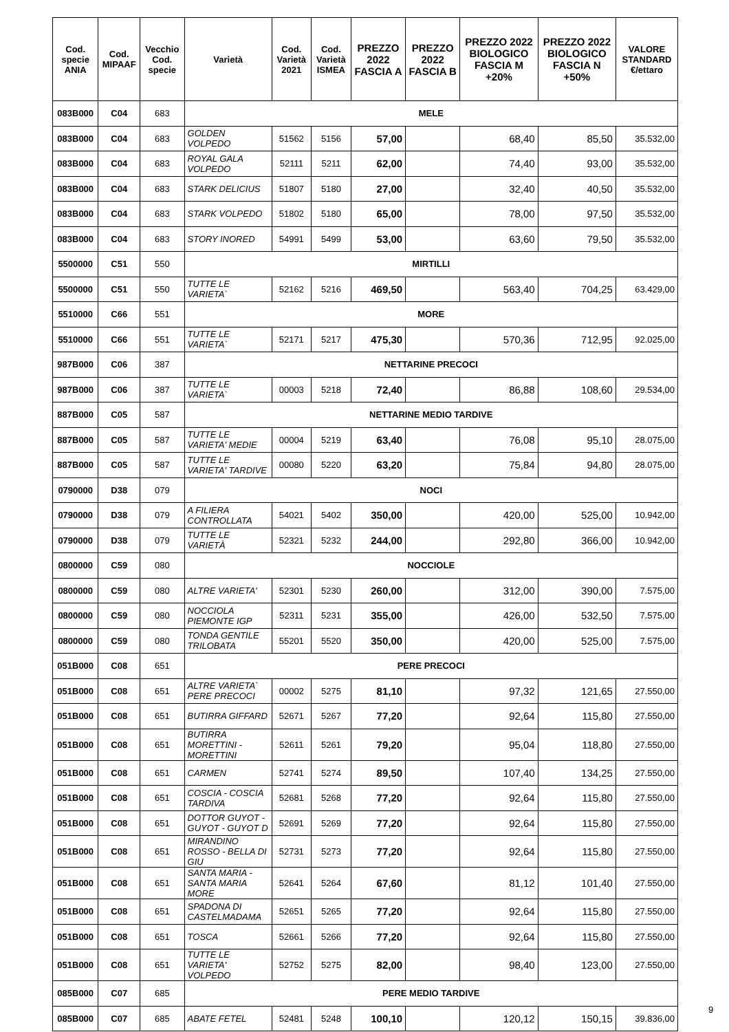| Cod. specie ANIA | Cod. MIPAAF | Vecchio Cod. specie | Varietà | Cod. Varietà 2021 | Cod. Varietà ISMEA | PREZZO 2022 FASCIA A | PREZZO 2022 FASCIA B | PREZZO 2022 BIOLOGICO FASCIA M +20% | PREZZO 2022 BIOLOGICO FASCIA N +50% | VALORE STANDARD €/ettaro |
| --- | --- | --- | --- | --- | --- | --- | --- | --- | --- | --- |
| 083B000 | C04 | 683 | MELE | | | | | | | |
| 083B000 | C04 | 683 | GOLDEN VOLPEDO | 51562 | 5156 | 57,00 | | 68,40 | 85,50 | 35.532,00 |
| 083B000 | C04 | 683 | ROYAL GALA VOLPEDO | 52111 | 5211 | 62,00 | | 74,40 | 93,00 | 35.532,00 |
| 083B000 | C04 | 683 | STARK DELICIUS | 51807 | 5180 | 27,00 | | 32,40 | 40,50 | 35.532,00 |
| 083B000 | C04 | 683 | STARK VOLPEDO | 51802 | 5180 | 65,00 | | 78,00 | 97,50 | 35.532,00 |
| 083B000 | C04 | 683 | STORY INORED | 54991 | 5499 | 53,00 | | 63,60 | 79,50 | 35.532,00 |
| 5500000 | C51 | 550 | MIRTILLI | | | | | | | |
| 5500000 | C51 | 550 | TUTTE LE VARIETA` | 52162 | 5216 | 469,50 | | 563,40 | 704,25 | 63.429,00 |
| 5510000 | C66 | 551 | MORE | | | | | | | |
| 5510000 | C66 | 551 | TUTTE LE VARIETA` | 52171 | 5217 | 475,30 | | 570,36 | 712,95 | 92.025,00 |
| 987B000 | C06 | 387 | NETTARINE PRECOCI | | | | | | | |
| 987B000 | C06 | 387 | TUTTE LE VARIETA` | 00003 | 5218 | 72,40 | | 86,88 | 108,60 | 29.534,00 |
| 887B000 | C05 | 587 | NETTARINE MEDIO TARDIVE | | | | | | | |
| 887B000 | C05 | 587 | TUTTE LE VARIETA' MEDIE | 00004 | 5219 | 63,40 | | 76,08 | 95,10 | 28.075,00 |
| 887B000 | C05 | 587 | TUTTE LE VARIETA' TARDIVE | 00080 | 5220 | 63,20 | | 75,84 | 94,80 | 28.075,00 |
| 0790000 | D38 | 079 | NOCI | | | | | | | |
| 0790000 | D38 | 079 | A FILIERA CONTROLLATA | 54021 | 5402 | 350,00 | | 420,00 | 525,00 | 10.942,00 |
| 0790000 | D38 | 079 | TUTTE LE VARIETÀ | 52321 | 5232 | 244,00 | | 292,80 | 366,00 | 10.942,00 |
| 0800000 | C59 | 080 | NOCCIOLE | | | | | | | |
| 0800000 | C59 | 080 | ALTRE VARIETA' | 52301 | 5230 | 260,00 | | 312,00 | 390,00 | 7.575,00 |
| 0800000 | C59 | 080 | NOCCIOLA PIEMONTE IGP | 52311 | 5231 | 355,00 | | 426,00 | 532,50 | 7.575,00 |
| 0800000 | C59 | 080 | TONDA GENTILE TRILOBATA | 55201 | 5520 | 350,00 | | 420,00 | 525,00 | 7.575,00 |
| 051B000 | C08 | 651 | PERE PRECOCI | | | | | | | |
| 051B000 | C08 | 651 | ALTRE VARIETA` PERE PRECOCI | 00002 | 5275 | 81,10 | | 97,32 | 121,65 | 27.550,00 |
| 051B000 | C08 | 651 | BUTIRRA GIFFARD | 52671 | 5267 | 77,20 | | 92,64 | 115,80 | 27.550,00 |
| 051B000 | C08 | 651 | BUTIRRA MORETTINI - MORETTINI | 52611 | 5261 | 79,20 | | 95,04 | 118,80 | 27.550,00 |
| 051B000 | C08 | 651 | CARMEN | 52741 | 5274 | 89,50 | | 107,40 | 134,25 | 27.550,00 |
| 051B000 | C08 | 651 | COSCIA - COSCIA TARDIVA | 52681 | 5268 | 77,20 | | 92,64 | 115,80 | 27.550,00 |
| 051B000 | C08 | 651 | DOTTOR GUYOT - GUYOT - GUYOT D | 52691 | 5269 | 77,20 | | 92,64 | 115,80 | 27.550,00 |
| 051B000 | C08 | 651 | MIRANDINO ROSSO - BELLA DI GIU | 52731 | 5273 | 77,20 | | 92,64 | 115,80 | 27.550,00 |
| 051B000 | C08 | 651 | SANTA MARIA - SANTA MARIA MORE | 52641 | 5264 | 67,60 | | 81,12 | 101,40 | 27.550,00 |
| 051B000 | C08 | 651 | SPADONA DI CASTELMADAMA | 52651 | 5265 | 77,20 | | 92,64 | 115,80 | 27.550,00 |
| 051B000 | C08 | 651 | TOSCA | 52661 | 5266 | 77,20 | | 92,64 | 115,80 | 27.550,00 |
| 051B000 | C08 | 651 | TUTTE LE VARIETA' VOLPEDO | 52752 | 5275 | 82,00 | | 98,40 | 123,00 | 27.550,00 |
| 085B000 | C07 | 685 | PERE MEDIO TARDIVE | | | | | | | |
| 085B000 | C07 | 685 | ABATE FETEL | 52481 | 5248 | 100,10 | | 120,12 | 150,15 | 39.836,00 |
9